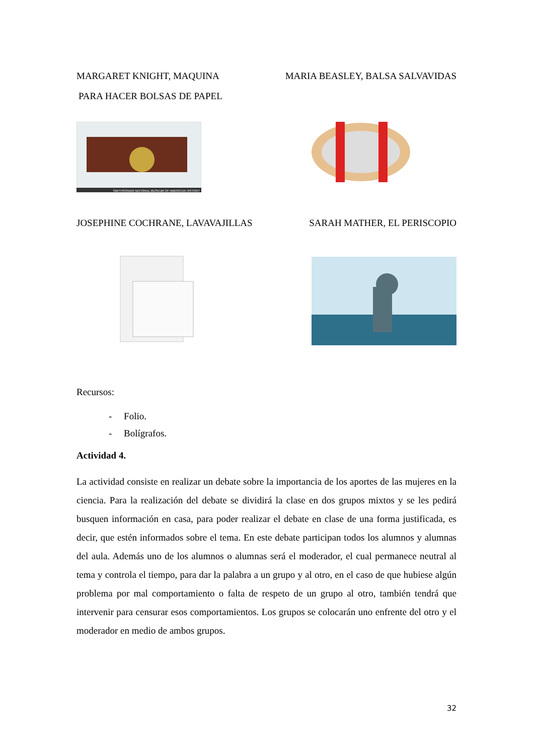MARGARET KNIGHT, MAQUINA MARIA BEASLEY, BALSA SALVAVIDAS
PARA HACER BOLSAS DE PAPEL
SMITHSONIAN NATIONAL MUSEUM OF AMERICAN HISTORY
JOSEPHINE COCHRANE, LAVAVAJILLAS SARAH MATHER, EL PERISCOPIO
Recursos:
- Folio.
- Bolígrafos.
Actividad 4.
La actividad consiste en realizar un debate sobre la importancia de los aportes de las mujeres en la ciencia. Para la realización del debate se dividirá la clase en dos grupos mixtos y se les pedirá busquen información en casa, para poder realizar el debate en clase de una forma justificada, es decir, que estén informados sobre el tema. En este debate participan todos los alumnos y alumnas del aula. Además uno de los alumnos o alumnas será el moderador, el cual permanece neutral al tema y controla el tiempo, para dar la palabra a un grupo y al otro, en el caso de que hubiese algún problema por mal comportamiento o falta de respeto de un grupo al otro, también tendrá que intervenir para censurar esos comportamientos. Los grupos se colocarán uno enfrente del otro y el moderador en medio de ambos grupos.
32